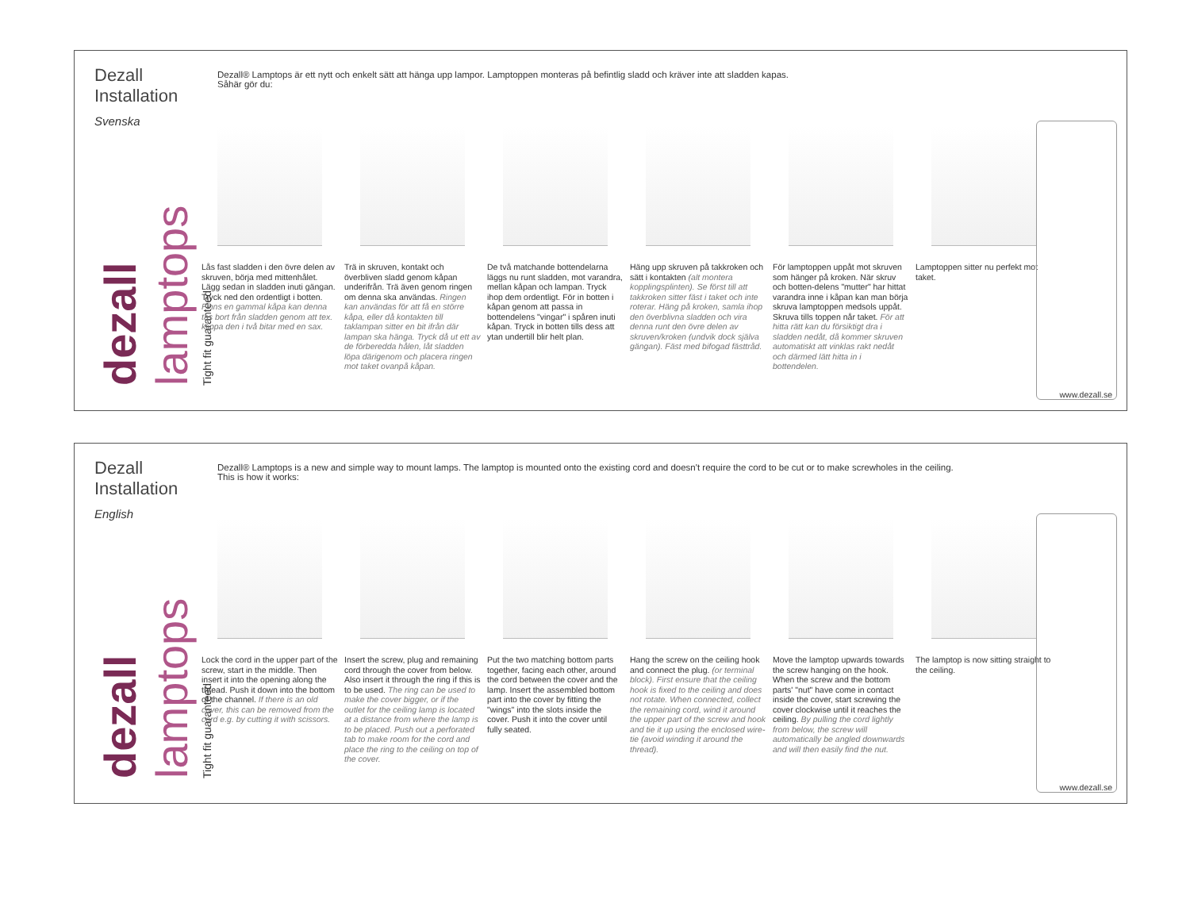Dezall
Installation
Svenska
dezall lamptops
Tight fit guaranteed
Dezall® Lamptops är ett nytt och enkelt sätt att hänga upp lampor. Lamptoppen monteras på befintlig sladd och kräver inte att sladden kapas.
Såhär gör du:
Lås fast sladden i den övre delen av skruven, börja med mittenhålet. Lägg sedan in sladden inuti gängan. Tryck ned den ordentligt i botten. Finns en gammal kåpa kan denna tas bort från sladden genom att tex. klippa den i två bitar med en sax.
Trä in skruven, kontakt och överbliven sladd genom kåpan underifrån. Trä även genom ringen om denna ska användas. Ringen kan användas för att få en större kåpa, eller då kontakten till taklampan sitter en bit ifrån där lampan ska hänga. Tryck då ut ett av de förberedda hålen, låt sladden löpa därigenom och placera ringen mot taket ovanpå kåpan.
De två matchande bottendelarna läggs nu runt sladden, mot varandra, mellan kåpan och lampan. Tryck ihop dem ordentligt. För in botten i kåpan genom att passa in bottendelens "vingar" i spåren inuti kåpan. Tryck in botten tills dess att ytan undertill blir helt plan.
Häng upp skruven på takkroken och sätt i kontakten (alt montera kopplingsplinten). Se först till att takkroken sitter fäst i taket och inte roterar. Häng på kroken, samla ihop den överblivna sladden och vira denna runt den övre delen av skruven/kroken (undvik dock själva gängan). Fäst med bifogad fästtråd.
För lamptoppen uppåt mot skruven som hänger på kroken. När skruv och botten-delens "mutter" har hittat varandra inne i kåpan kan man börja skruva lamptoppen medsols uppåt. Skruva tills toppen når taket. För att hitta rätt kan du försiktigt dra i sladden nedåt, då kommer skruven automatiskt att vinklas rakt nedåt och därmed lätt hitta in i bottendelen.
Lamptoppen sitter nu perfekt mot taket.
www.dezall.se
Dezall
Installation
English
dezall lamptops
Tight fit guaranteed
Dezall® Lamptops is a new and simple way to mount lamps. The lamptop is mounted onto the existing cord and doesn't require the cord to be cut or to make screwholes in the ceiling.
This is how it works:
Lock the cord in the upper part of the screw, start in the middle. Then insert it into the opening along the thread. Push it down into the bottom of the channel. If there is an old cover, this can be removed from the cord e.g. by cutting it with scissors.
Insert the screw, plug and remaining cord through the cover from below. Also insert it through the ring if this is to be used. The ring can be used to make the cover bigger, or if the outlet for the ceiling lamp is located at a distance from where the lamp is to be placed. Push out a perforated tab to make room for the cord and place the ring to the ceiling on top of the cover.
Put the two matching bottom parts together, facing each other, around the cord between the cover and the lamp. Insert the assembled bottom part into the cover by fitting the "wings" into the slots inside the cover. Push it into the cover until fully seated.
Hang the screw on the ceiling hook and connect the plug. (or terminal block). First ensure that the ceiling hook is fixed to the ceiling and does not rotate. When connected, collect the remaining cord, wind it around the upper part of the screw and hook and tie it up using the enclosed wire-tie (avoid winding it around the thread).
Move the lamptop upwards towards the screw hanging on the hook. When the screw and the bottom parts' "nut" have come in contact inside the cover, start screwing the cover clockwise until it reaches the ceiling. By pulling the cord lightly from below, the screw will automatically be angled downwards and will then easily find the nut.
The lamptop is now sitting straight to the ceiling.
www.dezall.se